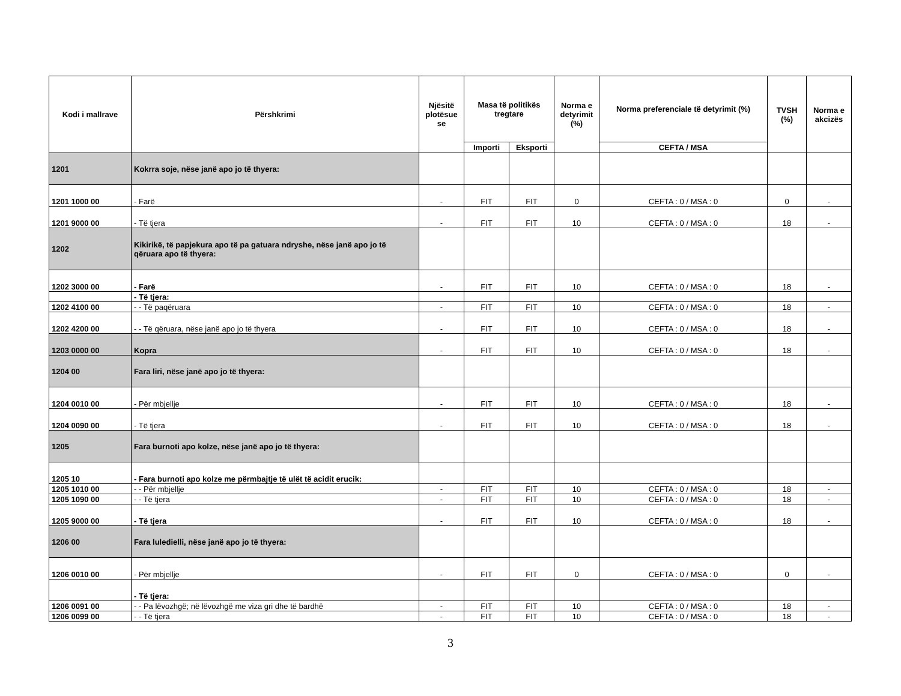| Kodi i mallrave | Përshkrimi | Njësitë plotësue se | Masa të politikës tregtare | | Norma e detyrimit (%) | Norma preferenciale të detyrimit (%) | TVSH (%) | Norma e akcizës |
| --- | --- | --- | --- | --- | --- | --- | --- | --- |
| | | | Importi | Eksporti | | CEFTA / MSA | | |
| 1201 | Kokrra soje, nëse janë apo jo të thyera: | | | | | | | |
| 1201 1000 00 | - Farë | - | FIT | FIT | 0 | CEFTA : 0 / MSA : 0 | 0 | - |
| 1201 9000 00 | - Të tjera | - | FIT | FIT | 10 | CEFTA : 0 / MSA : 0 | 18 | - |
| 1202 | Kikirikë, të papjekura apo të pa gatuara ndryshe, nëse janë apo jo të qëruara apo të thyera: | | | | | | | |
| 1202 3000 00 | - Farë | - | FIT | FIT | 10 | CEFTA : 0 / MSA : 0 | 18 | - |
| | - Të tjera: | | | | | | | |
| 1202 4100 00 | - - Të paqëruara | - | FIT | FIT | 10 | CEFTA : 0 / MSA : 0 | 18 | - |
| 1202 4200 00 | - - Të qëruara, nëse janë apo jo të thyera | - | FIT | FIT | 10 | CEFTA : 0 / MSA : 0 | 18 | - |
| 1203 0000 00 | Kopra | - | FIT | FIT | 10 | CEFTA : 0 / MSA : 0 | 18 | - |
| 1204 00 | Fara liri, nëse janë apo jo të thyera: | | | | | | | |
| 1204 0010 00 | - Për mbjellje | - | FIT | FIT | 10 | CEFTA : 0 / MSA : 0 | 18 | - |
| 1204 0090 00 | - Të tjera | - | FIT | FIT | 10 | CEFTA : 0 / MSA : 0 | 18 | - |
| 1205 | Fara burnoti apo kolze, nëse janë apo jo të thyera: | | | | | | | |
| 1205 10 | - Fara burnoti apo kolze me përmbajtje të ulët të acidit erucik: | | | | | | | |
| 1205 1010 00 | - - Për mbjellje | - | FIT | FIT | 10 | CEFTA : 0 / MSA : 0 | 18 | - |
| 1205 1090 00 | - - Të tjera | - | FIT | FIT | 10 | CEFTA : 0 / MSA : 0 | 18 | - |
| 1205 9000 00 | - Të tjera | - | FIT | FIT | 10 | CEFTA : 0 / MSA : 0 | 18 | - |
| 1206 00 | Fara luledielli, nëse janë apo jo të thyera: | | | | | | | |
| 1206 0010 00 | - Për mbjellje | - | FIT | FIT | 0 | CEFTA : 0 / MSA : 0 | 0 | - |
| | - Të tjera: | | | | | | | |
| 1206 0091 00 | - - Pa lëvozhgë; në lëvozhgë me viza gri dhe të bardhë | - | FIT | FIT | 10 | CEFTA : 0 / MSA : 0 | 18 | - |
| 1206 0099 00 | - - Të tjera | - | FIT | FIT | 10 | CEFTA : 0 / MSA : 0 | 18 | - |
3